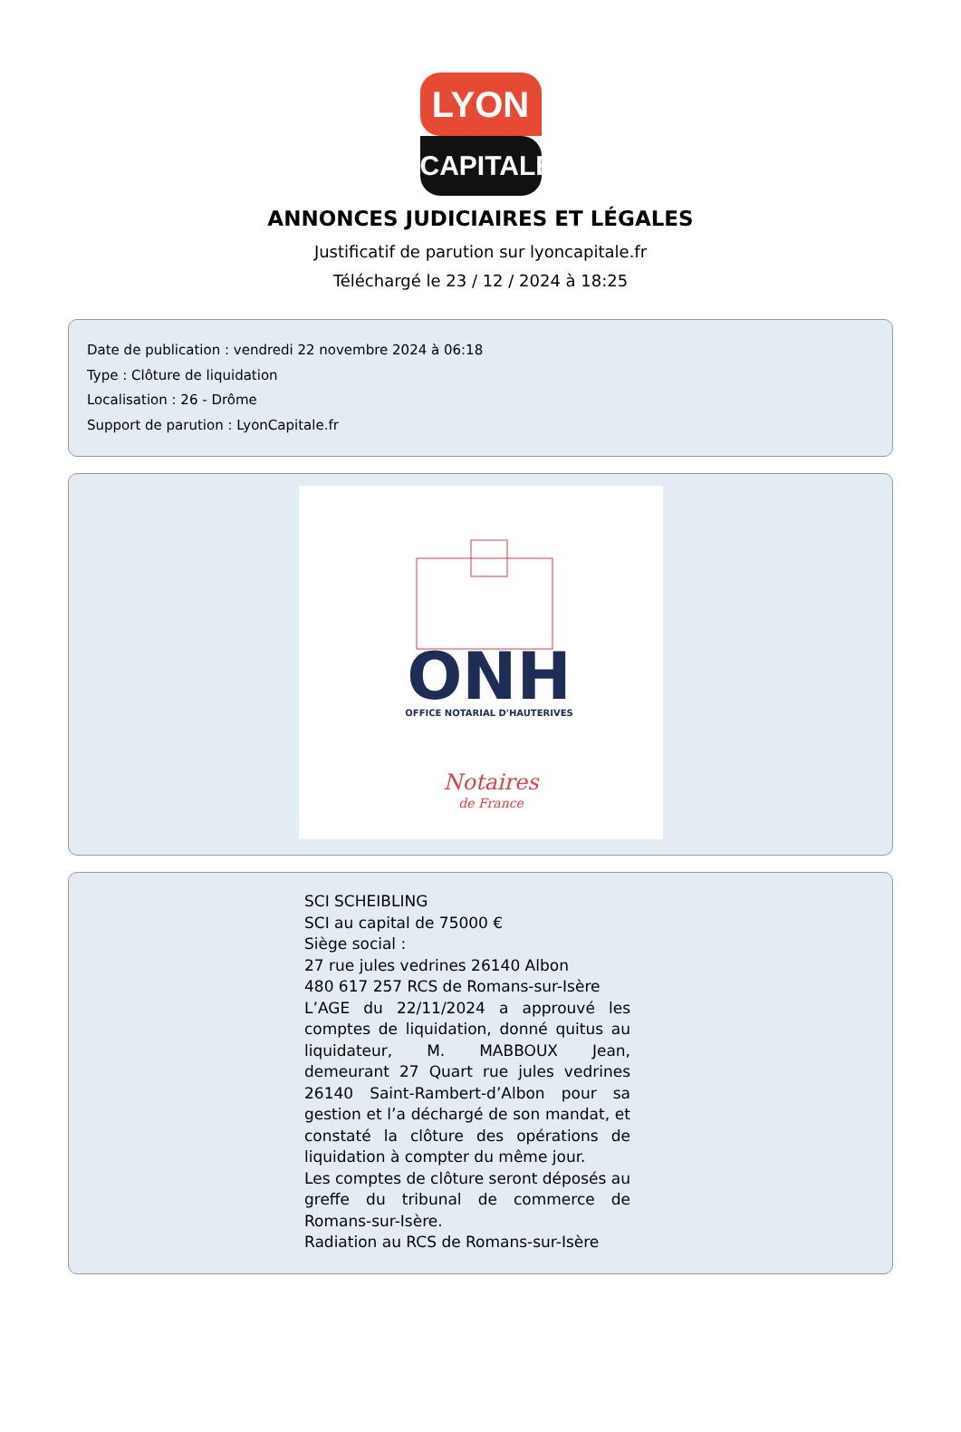LYON
CAPITALE
ANNONCES JUDICIAIRES ET LÉGALES
Justificatif de parution sur lyoncapitale.fr
Téléchargé le 23 / 12 / 2024 à 18:25
Date de publication : vendredi 22 novembre 2024 à 06:18
Type : Clôture de liquidation
Localisation : 26 - Drôme
Support de parution : LyonCapitale.fr
ONH
OFFICE NOTARIAL D'HAUTERIVES
Notaires
de France
SCI SCHEIBLING
SCI au capital de 75000 €
Siège social :
27 rue jules vedrines 26140 Albon
480 617 257 RCS de Romans-sur-Isère
L’AGE du 22/11/2024 a approuvé les comptes de liquidation, donné quitus au liquidateur, M. MABBOUX Jean, demeurant 27 Quart rue jules vedrines 26140 Saint-Rambert-d’Albon pour sa gestion et l’a déchargé de son mandat, et constaté la clôture des opérations de liquidation à compter du même jour.
Les comptes de clôture seront déposés au greffe du tribunal de commerce de Romans-sur-Isère.
Radiation au RCS de Romans-sur-Isère